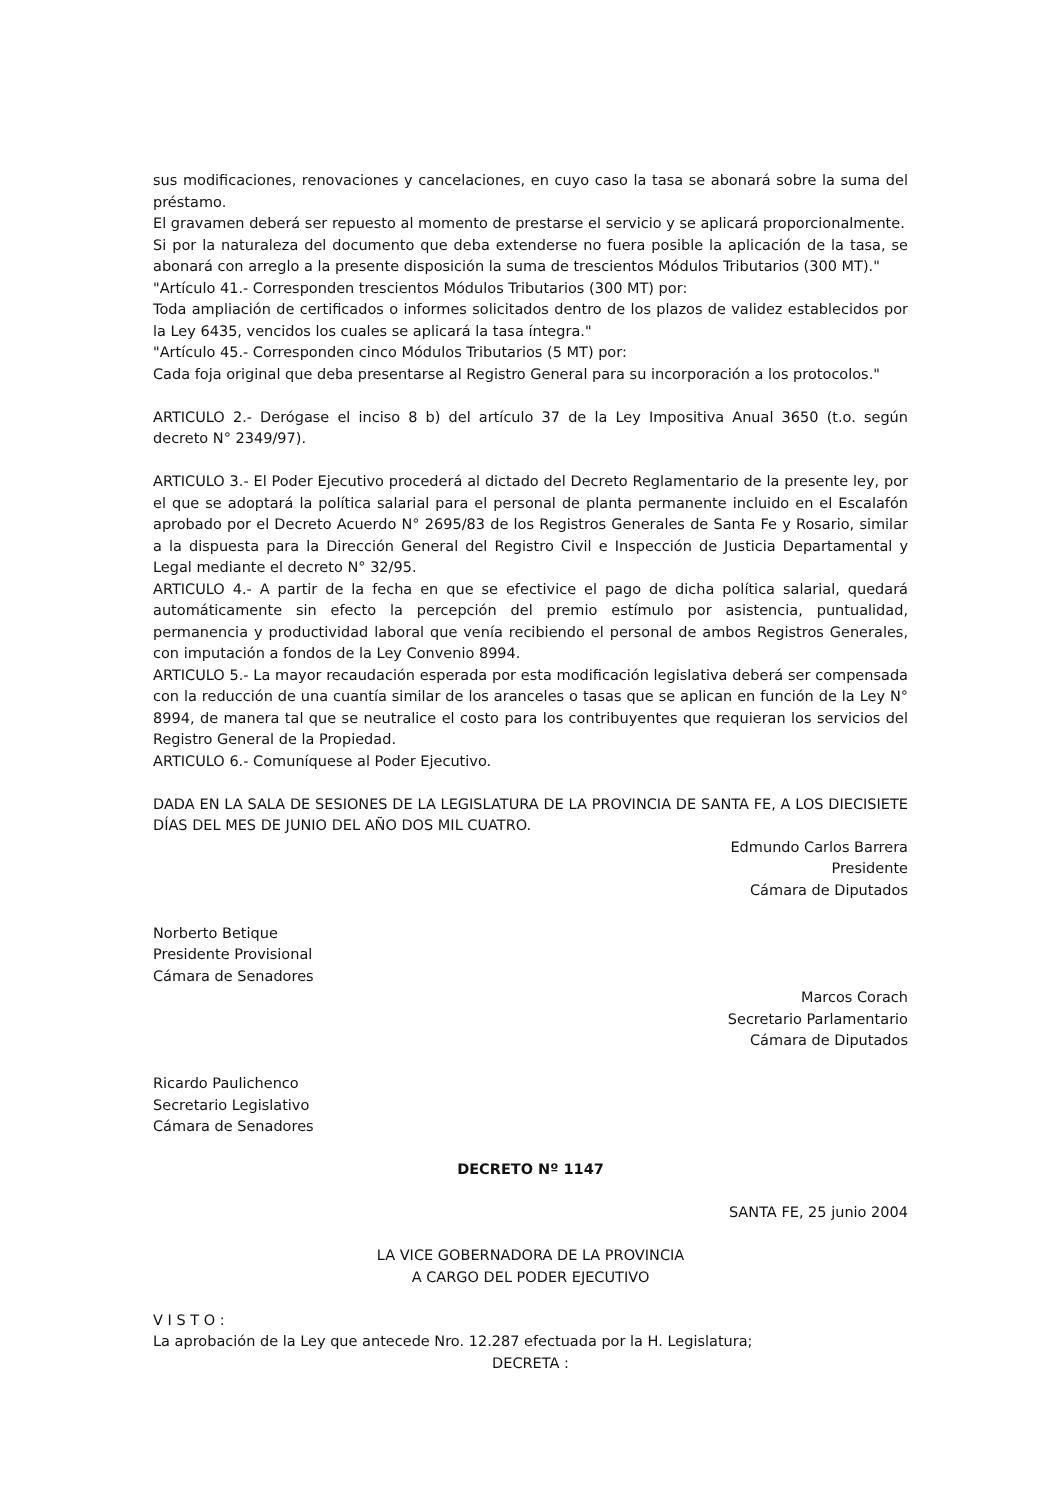sus modificaciones, renovaciones y cancelaciones, en cuyo caso la tasa se abonará sobre la suma del préstamo.
El gravamen deberá ser repuesto al momento de prestarse el servicio y se aplicará proporcionalmente.
Si por la naturaleza del documento que deba extenderse no fuera posible la aplicación de la tasa, se abonará con arreglo a la presente disposición la suma de trescientos Módulos Tributarios (300 MT)."
"Artículo 41.- Corresponden trescientos Módulos Tributarios (300 MT) por:
Toda ampliación de certificados o informes solicitados dentro de los plazos de validez establecidos por la Ley 6435, vencidos los cuales se aplicará la tasa íntegra."
"Artículo 45.- Corresponden cinco Módulos Tributarios (5 MT) por:
Cada foja original que deba presentarse al Registro General para su incorporación a los protocolos."
ARTICULO 2.- Derógase el inciso 8 b) del artículo 37 de la Ley Impositiva Anual 3650 (t.o. según decreto N° 2349/97).
ARTICULO 3.- El Poder Ejecutivo procederá al dictado del Decreto Reglamentario de la presente ley, por el que se adoptará la política salarial para el personal de planta permanente incluido en el Escalafón aprobado por el Decreto Acuerdo N° 2695/83 de los Registros Generales de Santa Fe y Rosario, similar a la dispuesta para la Dirección General del Registro Civil e Inspección de Justicia Departamental y Legal mediante el decreto N° 32/95.
ARTICULO 4.- A partir de la fecha en que se efectivice el pago de dicha política salarial, quedará automáticamente sin efecto la percepción del premio estímulo por asistencia, puntualidad, permanencia y productividad laboral que venía recibiendo el personal de ambos Registros Generales, con imputación a fondos de la Ley Convenio 8994.
ARTICULO 5.- La mayor recaudación esperada por esta modificación legislativa deberá ser compensada con la reducción de una cuantía similar de los aranceles o tasas que se aplican en función de la Ley N° 8994, de manera tal que se neutralice el costo para los contribuyentes que requieran los servicios del Registro General de la Propiedad.
ARTICULO 6.- Comuníquese al Poder Ejecutivo.
DADA EN LA SALA DE SESIONES DE LA LEGISLATURA DE LA PROVINCIA DE SANTA FE, A LOS DIECISIETE DÍAS DEL MES DE JUNIO DEL AÑO DOS MIL CUATRO.
Edmundo Carlos Barrera
Presidente
Cámara de Diputados
Norberto Betique
Presidente Provisional
Cámara de Senadores
Marcos Corach
Secretario Parlamentario
Cámara de Diputados
Ricardo Paulichenco
Secretario Legislativo
Cámara de Senadores
DECRETO Nº 1147
SANTA FE, 25 junio 2004
LA VICE GOBERNADORA DE LA PROVINCIA
A CARGO DEL PODER EJECUTIVO
V I S T O :
La aprobación de la Ley que antecede Nro. 12.287 efectuada por la H. Legislatura;
DECRETA :